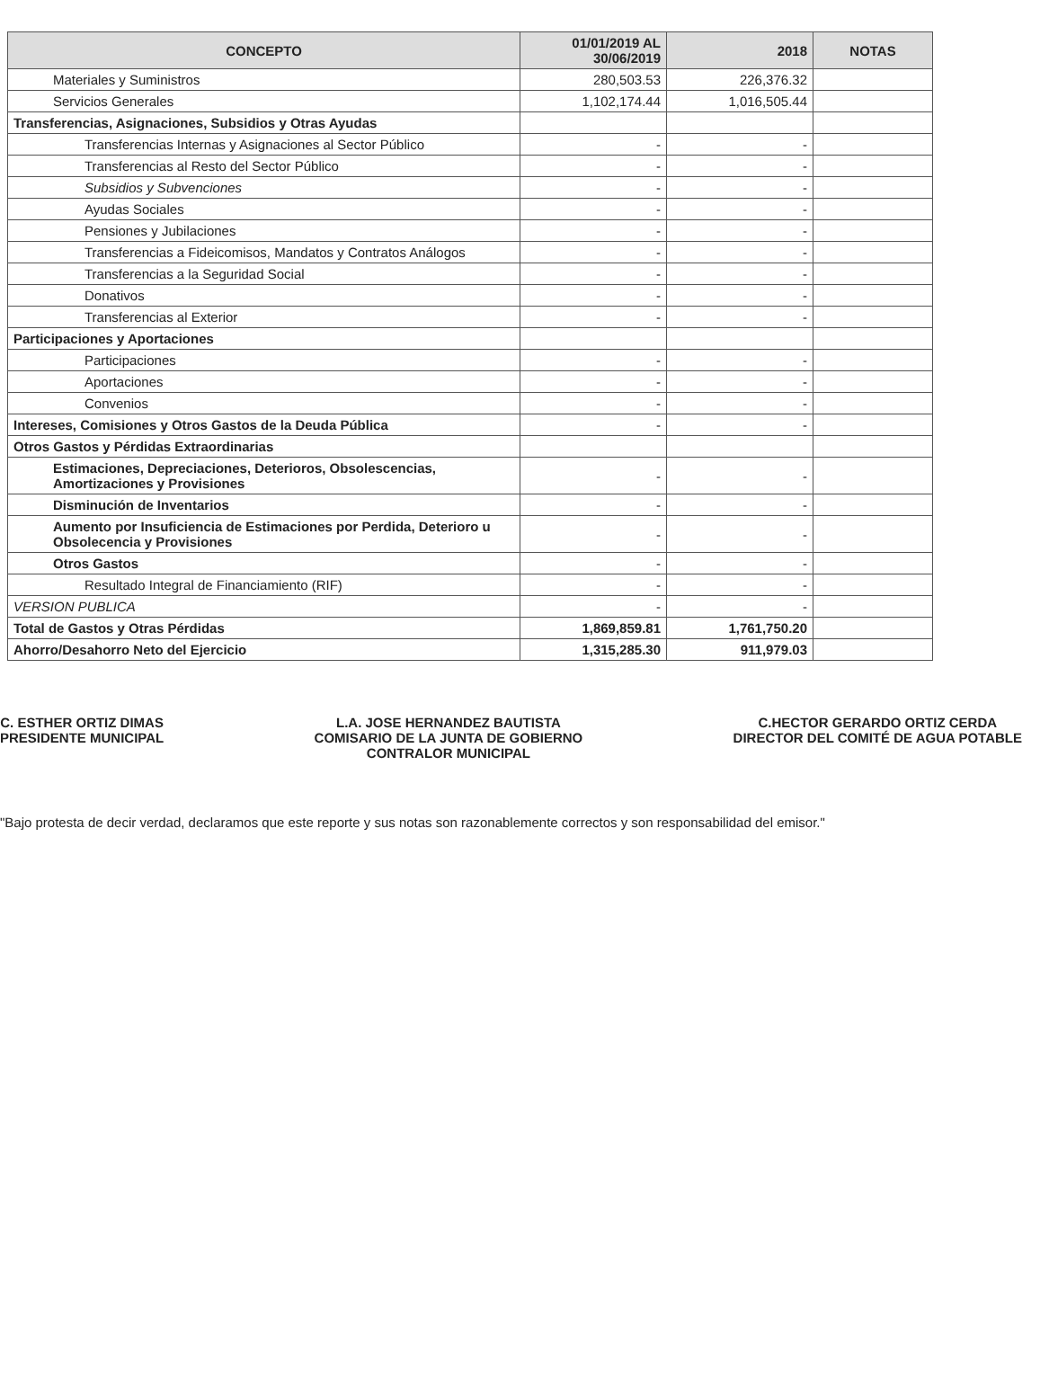| CONCEPTO | 01/01/2019 AL 30/06/2019 | 2018 | NOTAS |
| --- | --- | --- | --- |
| Materiales y Suministros | 280,503.53 | 226,376.32 | |
| Servicios Generales | 1,102,174.44 | 1,016,505.44 | |
| Transferencias, Asignaciones, Subsidios y Otras Ayudas | | | |
| Transferencias Internas y Asignaciones al Sector Público | - | - | |
| Transferencias al Resto del Sector Público | - | - | |
| Subsidios y Subvenciones | - | - | |
| Ayudas Sociales | - | - | |
| Pensiones y Jubilaciones | - | - | |
| Transferencias a Fideicomisos, Mandatos y Contratos Análogos | - | - | |
| Transferencias a la Seguridad Social | - | - | |
| Donativos | - | - | |
| Transferencias al Exterior | - | - | |
| Participaciones y Aportaciones | | | |
| Participaciones | - | - | |
| Aportaciones | - | - | |
| Convenios | - | - | |
| Intereses, Comisiones y Otros Gastos de la Deuda Pública | - | - | |
| Otros Gastos y Pérdidas Extraordinarias | | | |
| Estimaciones, Depreciaciones, Deterioros, Obsolescencias, Amortizaciones y Provisiones | - | - | |
| Disminución de Inventarios | - | - | |
| Aumento por Insuficiencia de Estimaciones por Perdida, Deterioro u Obsolecencia y Provisiones | - | - | |
| Otros Gastos | - | - | |
| Resultado Integral de Financiamiento (RIF) | - | - | |
| VERSION PUBLICA | - | - | |
| Total de Gastos y Otras Pérdidas | 1,869,859.81 | 1,761,750.20 | |
| Ahorro/Desahorro Neto del Ejercicio | 1,315,285.30 | 911,979.03 | |
C. ESTHER ORTIZ DIMAS
PRESIDENTE MUNICIPAL
L.A. JOSE HERNANDEZ BAUTISTA
COMISARIO DE LA JUNTA DE GOBIERNO
CONTRALOR MUNICIPAL
C.HECTOR GERARDO ORTIZ CERDA
DIRECTOR DEL COMITÉ DE AGUA POTABLE
"Bajo protesta de decir verdad, declaramos que este reporte y sus notas son razonablemente correctos y son responsabilidad del emisor."